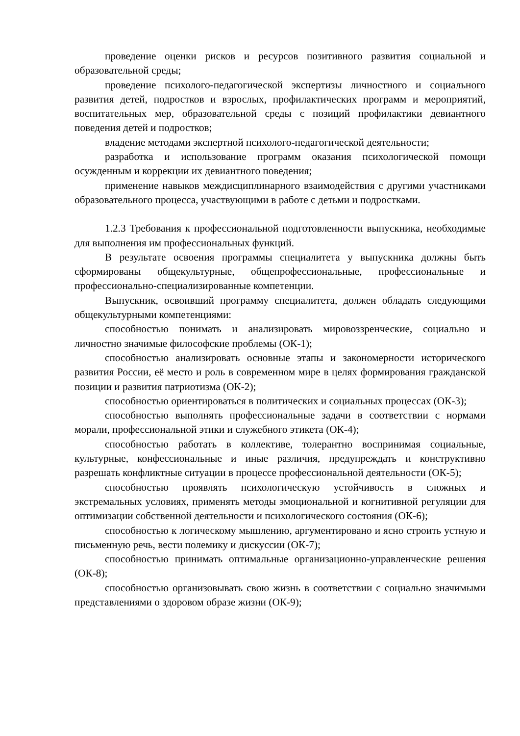проведение оценки рисков и ресурсов позитивного развития социальной и образовательной среды;
проведение психолого-педагогической экспертизы личностного и социального развития детей, подростков и взрослых, профилактических программ и мероприятий, воспитательных мер, образовательной среды с позиций профилактики девиантного поведения детей и подростков;
владение методами экспертной психолого-педагогической деятельности;
разработка и использование программ оказания психологической помощи осужденным и коррекции их девиантного поведения;
применение навыков междисциплинарного взаимодействия с другими участниками образовательного процесса, участвующими в работе с детьми и подростками.
1.2.3 Требования к профессиональной подготовленности выпускника, необходимые для выполнения им профессиональных функций.
В результате освоения программы специалитета у выпускника должны быть сформированы общекультурные, общепрофессиональные, профессиональные и профессионально-специализированные компетенции.
Выпускник, освоивший программу специалитета, должен обладать следующими общекультурными компетенциями:
способностью понимать и анализировать мировоззренческие, социально и личностно значимые философские проблемы (ОК-1);
способностью анализировать основные этапы и закономерности исторического развития России, её место и роль в современном мире в целях формирования гражданской позиции и развития патриотизма (ОК-2);
способностью ориентироваться в политических и социальных процессах (ОК-3);
способностью выполнять профессиональные задачи в соответствии с нормами морали, профессиональной этики и служебного этикета (ОК-4);
способностью работать в коллективе, толерантно воспринимая социальные, культурные, конфессиональные и иные различия, предупреждать и конструктивно разрешать конфликтные ситуации в процессе профессиональной деятельности (ОК-5);
способностью проявлять психологическую устойчивость в сложных и экстремальных условиях, применять методы эмоциональной и когнитивной регуляции для оптимизации собственной деятельности и психологического состояния (ОК-6);
способностью к логическому мышлению, аргументировано и ясно строить устную и письменную речь, вести полемику и дискуссии (ОК-7);
способностью принимать оптимальные организационно-управленческие решения (ОК-8);
способностью организовывать свою жизнь в соответствии с социально значимыми представлениями о здоровом образе жизни (ОК-9);